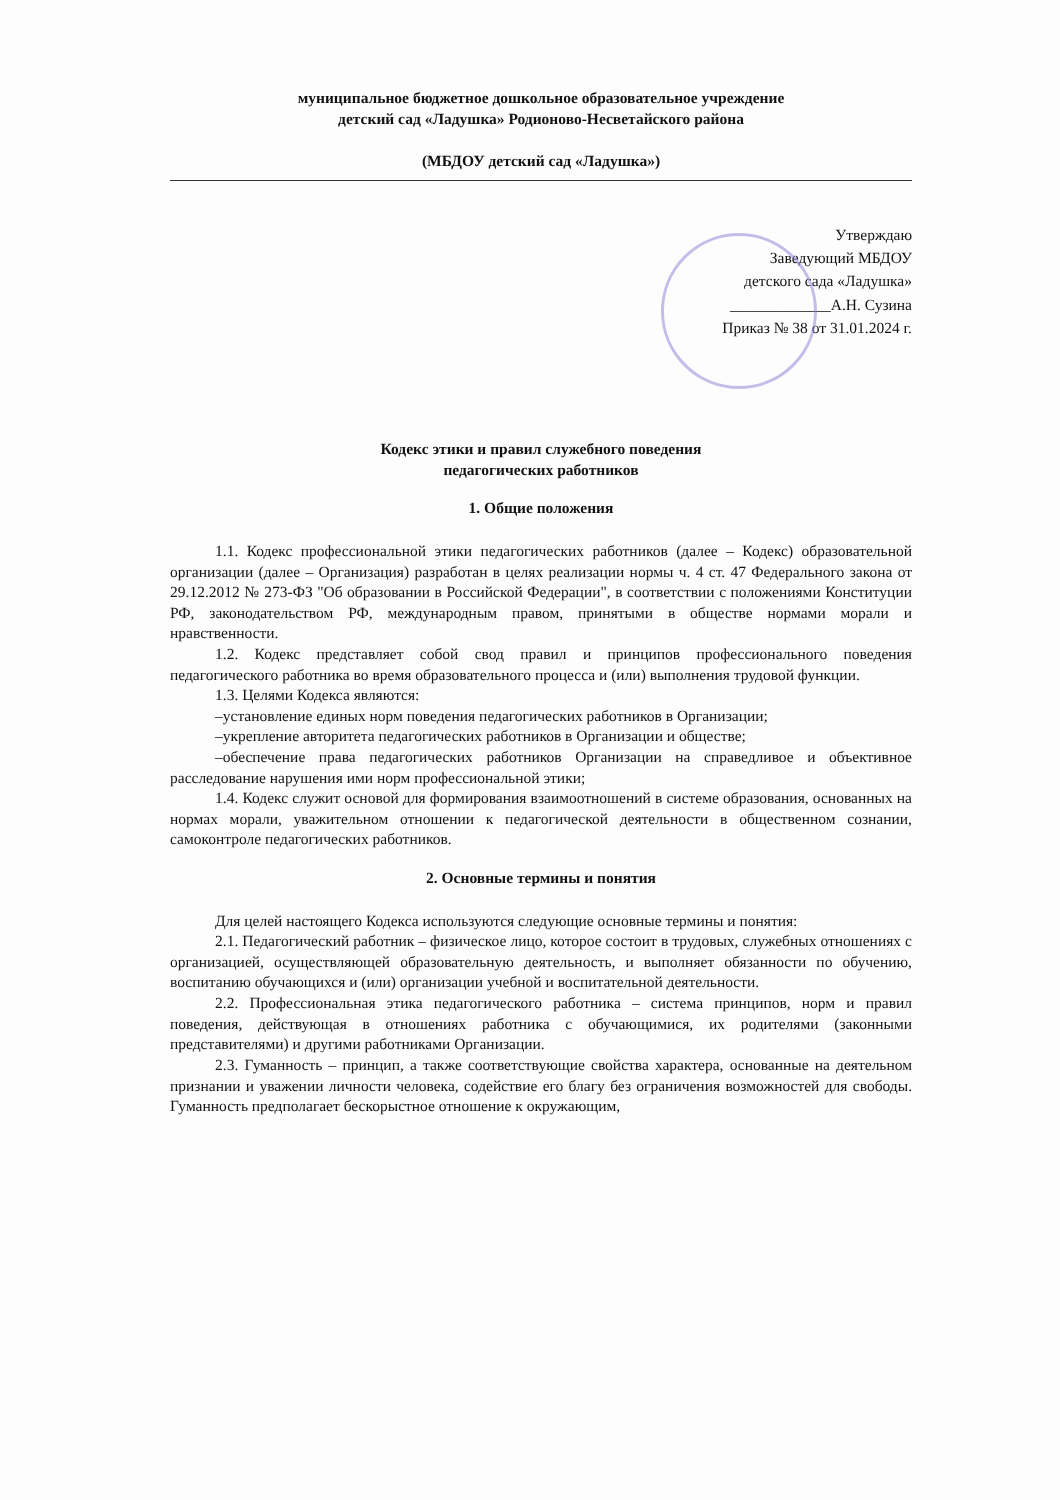муниципальное бюджетное дошкольное образовательное учреждение
детский сад «Ладушка» Родионово-Несветайского района
(МБДОУ детский сад «Ладушка»)
Утверждаю
Заведующий МБДОУ
детского сада «Ладушка»
_____________А.Н. Сузина
Приказ № 38 от 31.01.2024 г.
Кодекс этики и правил служебного поведения
педагогических работников
1. Общие положения
1.1. Кодекс профессиональной этики педагогических работников (далее – Кодекс) образовательной организации (далее – Организация) разработан в целях реализации нормы ч. 4 ст. 47 Федерального закона от 29.12.2012 № 273-ФЗ "Об образовании в Российской Федерации", в соответствии с положениями Конституции РФ, законодательством РФ, международным правом, принятыми в обществе нормами морали и нравственности.
1.2. Кодекс представляет собой свод правил и принципов профессионального поведения педагогического работника во время образовательного процесса и (или) выполнения трудовой функции.
1.3. Целями Кодекса являются:
–установление единых норм поведения педагогических работников в Организации;
–укрепление авторитета педагогических работников в Организации и обществе;
–обеспечение права педагогических работников Организации на справедливое и объективное расследование нарушения ими норм профессиональной этики;
1.4. Кодекс служит основой для формирования взаимоотношений в системе образования, основанных на нормах морали, уважительном отношении к педагогической деятельности в общественном сознании, самоконтроле педагогических работников.
2. Основные термины и понятия
Для целей настоящего Кодекса используются следующие основные термины и понятия:
2.1. Педагогический работник – физическое лицо, которое состоит в трудовых, служебных отношениях с организацией, осуществляющей образовательную деятельность, и выполняет обязанности по обучению, воспитанию обучающихся и (или) организации учебной и воспитательной деятельности.
2.2. Профессиональная этика педагогического работника – система принципов, норм и правил поведения, действующая в отношениях работника с обучающимися, их родителями (законными представителями) и другими работниками Организации.
2.3. Гуманность – принцип, а также соответствующие свойства характера, основанные на деятельном признании и уважении личности человека, содействие его благу без ограничения возможностей для свободы. Гуманность предполагает бескорыстное отношение к окружающим,